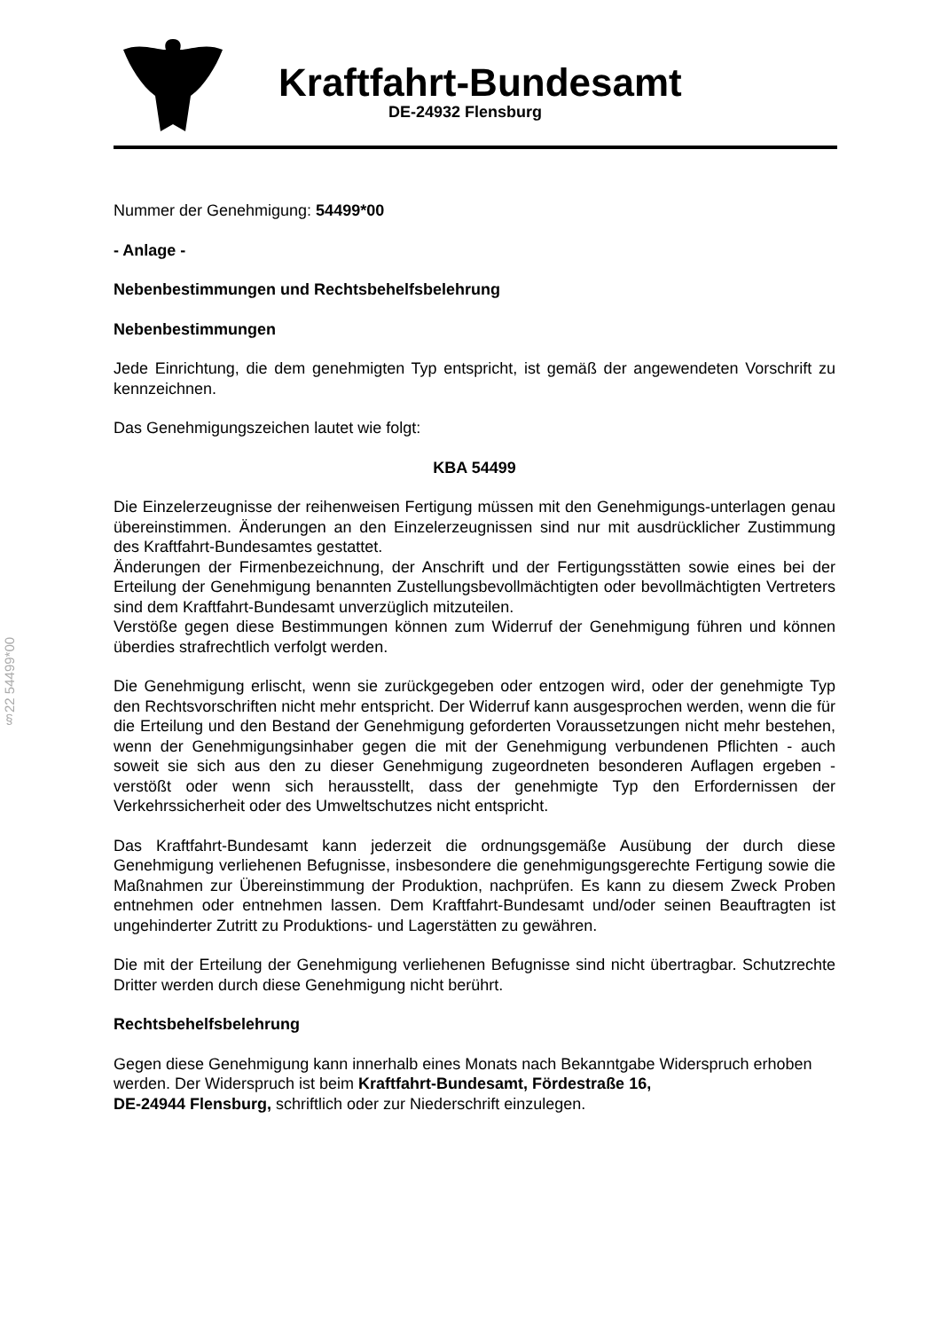Kraftfahrt-Bundesamt
DE-24932 Flensburg
§22 54499*00
Nummer der Genehmigung: 54499*00
- Anlage -
Nebenbestimmungen und Rechtsbehelfsbelehrung
Nebenbestimmungen
Jede Einrichtung, die dem genehmigten Typ entspricht, ist gemäß der angewendeten Vorschrift zu kennzeichnen.
Das Genehmigungszeichen lautet wie folgt:
KBA 54499
Die Einzelerzeugnisse der reihenweisen Fertigung müssen mit den Genehmigungs-unterlagen genau übereinstimmen. Änderungen an den Einzelerzeugnissen sind nur mit ausdrücklicher Zustimmung des Kraftfahrt-Bundesamtes gestattet.
Änderungen der Firmenbezeichnung, der Anschrift und der Fertigungsstätten sowie eines bei der Erteilung der Genehmigung benannten Zustellungsbevollmächtigten oder bevollmächtigten Vertreters sind dem Kraftfahrt-Bundesamt unverzüglich mitzuteilen.
Verstöße gegen diese Bestimmungen können zum Widerruf der Genehmigung führen und können überdies strafrechtlich verfolgt werden.
Die Genehmigung erlischt, wenn sie zurückgegeben oder entzogen wird, oder der genehmigte Typ den Rechtsvorschriften nicht mehr entspricht. Der Widerruf kann ausgesprochen werden, wenn die für die Erteilung und den Bestand der Genehmigung geforderten Voraussetzungen nicht mehr bestehen, wenn der Genehmigungsinhaber gegen die mit der Genehmigung verbundenen Pflichten - auch soweit sie sich aus den zu dieser Genehmigung zugeordneten besonderen Auflagen ergeben - verstößt oder wenn sich herausstellt, dass der genehmigte Typ den Erfordernissen der Verkehrssicherheit oder des Umweltschutzes nicht entspricht.
Das Kraftfahrt-Bundesamt kann jederzeit die ordnungsgemäße Ausübung der durch diese Genehmigung verliehenen Befugnisse, insbesondere die genehmigungsgerechte Fertigung sowie die Maßnahmen zur Übereinstimmung der Produktion, nachprüfen. Es kann zu diesem Zweck Proben entnehmen oder entnehmen lassen. Dem Kraftfahrt-Bundesamt und/oder seinen Beauftragten ist ungehinderter Zutritt zu Produktions- und Lagerstätten zu gewähren.
Die mit der Erteilung der Genehmigung verliehenen Befugnisse sind nicht übertragbar. Schutzrechte Dritter werden durch diese Genehmigung nicht berührt.
Rechtsbehelfsbelehrung
Gegen diese Genehmigung kann innerhalb eines Monats nach Bekanntgabe Widerspruch erhoben werden. Der Widerspruch ist beim Kraftfahrt-Bundesamt, Fördestraße 16,
DE-24944 Flensburg, schriftlich oder zur Niederschrift einzulegen.